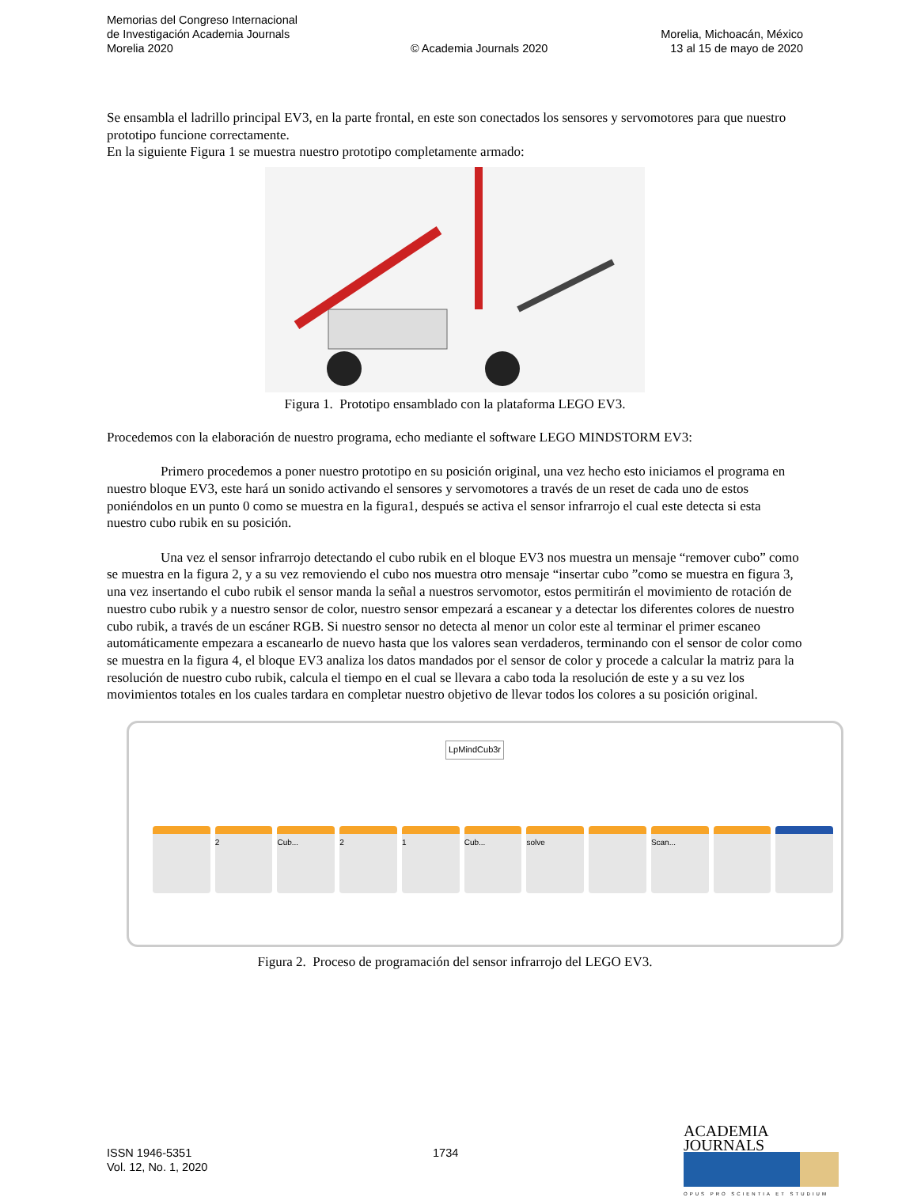Memorias del Congreso Internacional
de Investigación Academia Journals
Morelia 2020
© Academia Journals 2020
Morelia, Michoacán, México
13 al 15 de mayo de 2020
Se ensambla el ladrillo principal EV3, en la parte frontal, en este son conectados los sensores y servomotores para que nuestro prototipo funcione correctamente.
En la siguiente Figura 1 se muestra nuestro prototipo completamente armado:
Figura 1. Prototipo ensamblado con la plataforma LEGO EV3.
Procedemos con la elaboración de nuestro programa, echo mediante el software LEGO MINDSTORM EV3:
Primero procedemos a poner nuestro prototipo en su posición original, una vez hecho esto iniciamos el programa en nuestro bloque EV3, este hará un sonido activando el sensores y servomotores a través de un reset de cada uno de estos poniéndolos en un punto 0 como se muestra en la figura1, después se activa el sensor infrarrojo el cual este detecta si esta nuestro cubo rubik en su posición.
Una vez el sensor infrarrojo detectando el cubo rubik en el bloque EV3 nos muestra un mensaje “remover cubo” como se muestra en la figura 2, y a su vez removiendo el cubo nos muestra otro mensaje “insertar cubo ”como se muestra en figura 3, una vez insertando el cubo rubik el sensor manda la señal a nuestros servomotor, estos permitirán el movimiento de rotación de nuestro cubo rubik y a nuestro sensor de color, nuestro sensor empezará a escanear y a detectar los diferentes colores de nuestro cubo rubik, a través de un escáner RGB. Si nuestro sensor no detecta al menor un color este al terminar el primer escaneo automáticamente empezara a escanearlo de nuevo hasta que los valores sean verdaderos, terminando con el sensor de color como se muestra en la figura 4, el bloque EV3 analiza los datos mandados por el sensor de color y procede a calcular la matriz para la resolución de nuestro cubo rubik, calcula el tiempo en el cual se llevara a cabo toda la resolución de este y a su vez los movimientos totales en los cuales tardara en completar nuestro objetivo de llevar todos los colores a su posición original.
LpMindCub3r
2 Cub... 2 1 Cub... solve Scan...
Figura 2. Proceso de programación del sensor infrarrojo del LEGO EV3.
ISSN 1946-5351
Vol. 12, No. 1, 2020
1734
ACADEMIA JOURNALS
OPUS PRO SCIENTIA ET STUDIUM